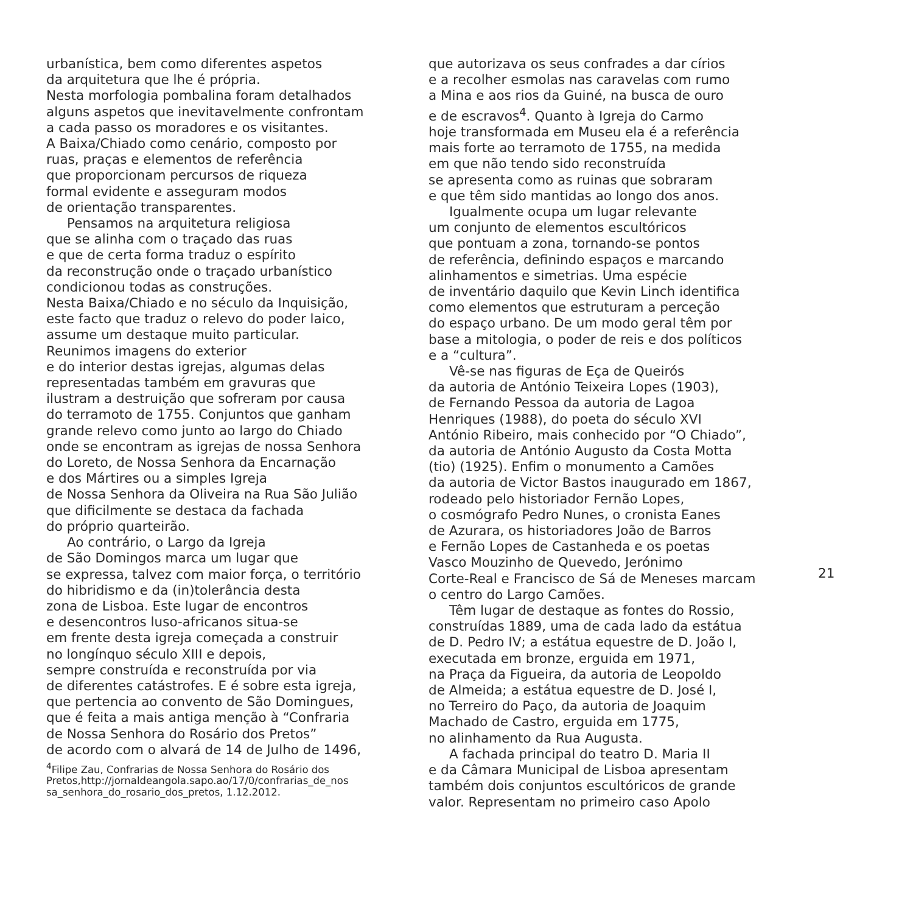urbanística, bem como diferentes aspetos
da arquitetura que lhe é própria.
Nesta morfologia pombalina foram detalhados
alguns aspetos que inevitavelmente confrontam
a cada passo os moradores e os visitantes.
A Baixa/Chiado como cenário, composto por
ruas, praças e elementos de referência
que proporcionam percursos de riqueza
formal evidente e asseguram modos
de orientação transparentes.
Pensamos na arquitetura religiosa
que se alinha com o traçado das ruas
e que de certa forma traduz o espírito
da reconstrução onde o traçado urbanístico
condicionou todas as construções.
Nesta Baixa/Chiado e no século da Inquisição,
este facto que traduz o relevo do poder laico,
assume um destaque muito particular.
Reunimos imagens do exterior
e do interior destas igrejas, algumas delas
representadas também em gravuras que
ilustram a destruição que sofreram por causa
do terramoto de 1755. Conjuntos que ganham
grande relevo como junto ao largo do Chiado
onde se encontram as igrejas de nossa Senhora
do Loreto, de Nossa Senhora da Encarnação
e dos Mártires ou a simples Igreja
de Nossa Senhora da Oliveira na Rua São Julião
que dificilmente se destaca da fachada
do próprio quarteirão.
Ao contrário, o Largo da Igreja
de São Domingos marca um lugar que
se expressa, talvez com maior força, o território
do hibridismo e da (in)tolerância desta
zona de Lisboa. Este lugar de encontros
e desencontros luso-africanos situa-se
em frente desta igreja começada a construir
no longínquo século XIII e depois,
sempre construída e reconstruída por via
de diferentes catástrofes. E é sobre esta igreja,
que pertencia ao convento de São Domingues,
que é feita a mais antiga menção à “Confraria
de Nossa Senhora do Rosário dos Pretos”
de acordo com o alvará de 14 de Julho de 1496,
<sup>4</sup> Filipe Zau, Confrarias de Nossa Senhora do Rosário dos
Pretos,http://jornaldeangola.sapo.ao/17/0/confrarias_de_nos
sa_senhora_do_rosario_dos_pretos, 1.12.2012.
que autorizava os seus confrades a dar círios
e a recolher esmolas nas caravelas com rumo
a Mina e aos rios da Guiné, na busca de ouro
e de escravos<sup>4</sup>. Quanto à Igreja do Carmo
hoje transformada em Museu ela é a referência
mais forte ao terramoto de 1755, na medida
em que não tendo sido reconstruída
se apresenta como as ruinas que sobraram
e que têm sido mantidas ao longo dos anos.
Igualmente ocupa um lugar relevante
um conjunto de elementos escultóricos
que pontuam a zona, tornando-se pontos
de referência, definindo espaços e marcando
alinhamentos e simetrias. Uma espécie
de inventário daquilo que Kevin Linch identifica
como elementos que estruturam a perceção
do espaço urbano. De um modo geral têm por
base a mitologia, o poder de reis e dos políticos
e a “cultura”.
Vê-se nas figuras de Eça de Queirós
da autoria de António Teixeira Lopes (1903),
de Fernando Pessoa da autoria de Lagoa
Henriques (1988), do poeta do século XVI
António Ribeiro, mais conhecido por “O Chiado”,
da autoria de António Augusto da Costa Motta
(tio) (1925). Enfim o monumento a Camões
da autoria de Victor Bastos inaugurado em 1867,
rodeado pelo historiador Fernão Lopes,
o cosmógrafo Pedro Nunes, o cronista Eanes
de Azurara, os historiadores João de Barros
e Fernão Lopes de Castanheda e os poetas
Vasco Mouzinho de Quevedo, Jerónimo
Corte-Real e Francisco de Sá de Meneses marcam
o centro do Largo Camões.
Têm lugar de destaque as fontes do Rossio,
construídas 1889, uma de cada lado da estátua
de D. Pedro IV; a estátua equestre de D. João I,
executada em bronze, erguida em 1971,
na Praça da Figueira, da autoria de Leopoldo
de Almeida; a estátua equestre de D. José I,
no Terreiro do Paço, da autoria de Joaquim
Machado de Castro, erguida em 1775,
no alinhamento da Rua Augusta.
A fachada principal do teatro D. Maria II
e da Câmara Municipal de Lisboa apresentam
também dois conjuntos escultóricos de grande
valor. Representam no primeiro caso Apolo
21